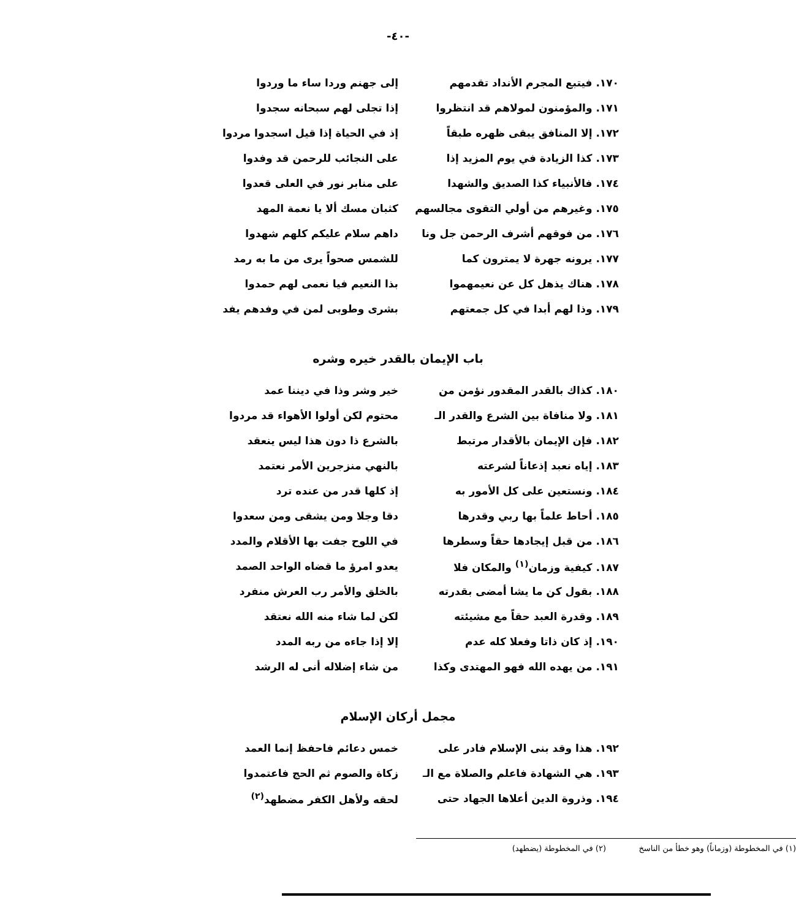-٤٠-
١٧٠. فيتبع المجرم الأنداد تقدمهم إلى جهنم وردا ساء ما وردوا
١٧١. والمؤمنون لمولاهم قد انتظروا إذا تجلى لهم سبحانه سجدوا
١٧٢. إلا المنافق يبقى ظهره طبقاً إذ في الحياة إذا قيل اسجدوا مردوا
١٧٣. كذا الزيادة في يوم المزيد إذا على النجائب للرحمن قد وفدوا
١٧٤. فالأنبياء كذا الصديق والشهدا على منابر نور في العلى قعدوا
١٧٥. وغيرهم من أولي التقوى مجالسهم كثبان مسك ألا يا نعمة المهد
١٧٦. من فوقهم أشرف الرحمن جل ونا داهم سلام عليكم كلهم شهدوا
١٧٧. يرونه جهرة لا يمترون كما للشمس صحواً يرى من ما به رمد
١٧٨. هناك يذهل كل عن نعيمهموا بذا النعيم فيا نعمى لهم حمدوا
١٧٩. وذا لهم أبدا في كل جمعتهم بشرى وطوبى لمن في وفدهم يفد
باب الإيمان بالقدر خيره وشره
١٨٠. كذاك بالقدر المقدور نؤمن من خير وشر وذا في ديننا عمد
١٨١. ولا منافاة بين الشرع والقدر الـ
محتوم لكن أولوا الأهواء قد مردوا
١٨٢. فإن الإيمان بالأقدار مرتبط بالشرع ذا دون هذا ليس ينعقد
١٨٣. إياه نعبد إذعاناً لشرعته بالنهي منزجرين الأمر نعتمد
١٨٤. ونستعين على كل الأمور به إذ كلها قدر من عنده ترد
١٨٥. أحاط علماً بها ربي وقدرها دقا وجلا ومن يشقى ومن سعدوا
١٨٦. من قبل إيجادها حقاً وسطرها في اللوح جفت بها الأقلام والمدد
١٨٧. كيفية وزمان<sup>(١)</sup> والمكان فلا يعدو امرؤ ما قضاه الواحد الصمد
١٨٨. بقول كن ما يشا أمضى بقدرته بالخلق والأمر رب العرش منفرد
١٨٩. وقدرة العبد حقاً مع مشيئته لكن لما شاء منه الله نعتقد
١٩٠. إذ كان ذاتا وفعلا كله عدم إلا إذا جاءه من ربه المدد
١٩١. من يهده الله فهو المهتدى وكذا من شاء إضلاله أنى له الرشد
مجمل أركان الإسلام
١٩٢. هذا وقد بنى الإسلام فادر على خمس دعائم فاحفظ إنما العمد
١٩٣. هي الشهادة فاعلم والصلاة مع الـ
زكاة والصوم ثم الحج فاعتمدوا
١٩٤. وذروة الدين أعلاها الجهاد حتى لحقه ولأهل الكفر مضطهد<sup>(٢)</sup>
(١) في المخطوطة (وزماناً) وهو خطأ من الناسخ
(٢) في المخطوطة (يضطهد)